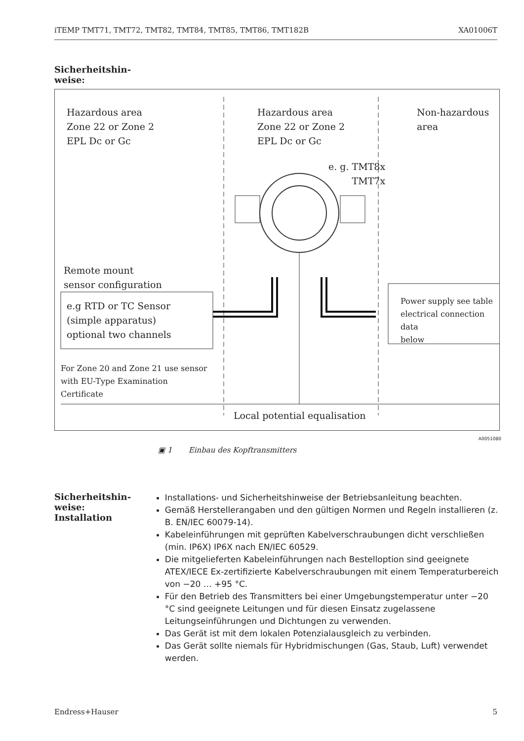iTEMP TMT71, TMT72, TMT82, TMT84, TMT85, TMT86, TMT182B XA01006T
Sicherheitshin-
weise:
Hazardous area
Zone 22 or Zone 2
EPL Dc or Gc
Hazardous area
Zone 22 or Zone 2
EPL Dc or Gc
Non-hazardous area
e. g. TMT8x
TMT7x
Remote mount
sensor configuration
e.g RTD or TC Sensor
(simple apparatus)
optional two channels
Power supply see table
electrical connection data
below
For Zone 20 and Zone 21 use sensor
with EU-Type Examination
Certificate
Local potential equalisation
A0051080
▣ 1 Einbau des Kopftransmitters
Sicherheitshin-
weise:
Installation
Installations- und Sicherheitshinweise der Betriebsanleitung beachten.
Gemäß Herstellerangaben und den gültigen Normen und Regeln installieren (z. B. EN/IEC 60079-14).
Kabeleinführungen mit geprüften Kabelverschraubungen dicht verschließen (min. IP6X) IP6X nach EN/IEC 60529.
Die mitgelieferten Kabeleinführungen nach Bestelloption sind geeignete ATEX/IECE Ex-zertifizierte Kabelverschraubungen mit einem Temperaturbereich von −20 … +95 °C.
Für den Betrieb des Transmitters bei einer Umgebungstemperatur unter −20 °C sind geeignete Leitungen und für diesen Einsatz zugelassene Leitungseinführungen und Dichtungen zu verwenden.
Das Gerät ist mit dem lokalen Potenzialausgleich zu verbinden.
Das Gerät sollte niemals für Hybridmischungen (Gas, Staub, Luft) verwendet werden.
Endress+Hauser 5